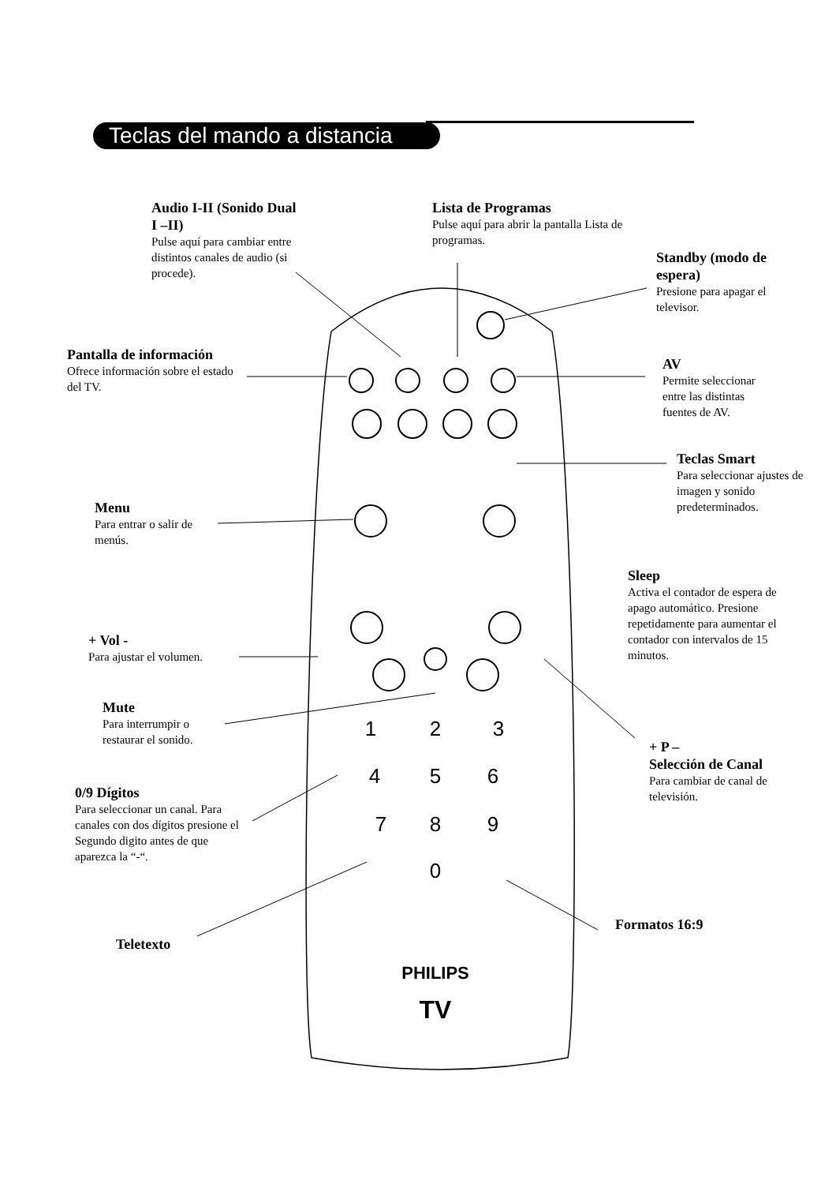Teclas del mando a distancia
1
2
3
4
5
6
7
8
9
0
PHILIPS
TV
Audio I-II (Sonido Dual I –II)
Pulse aquí para cambiar entre distintos canales de audio (si procede).
Lista de Programas
Pulse aquí para abrir la pantalla Lista de programas.
Standby (modo de espera)
Presione para apagar el televisor.
Pantalla de información
Ofrece información sobre el estado del TV.
AV
Permite seleccionar entre las distintas fuentes de AV.
Teclas Smart
Para seleccionar ajustes de imagen y sonido predeterminados.
Menu
Para entrar o salir de menús.
Sleep
Activa el contador de espera de apago automático. Presione repetidamente para aumentar el contador con intervalos de 15 minutos.
+ Vol -
Para ajustar el volumen.
Mute
Para interrumpir o restaurar el sonido.
+ P –
Selección de Canal
Para cambiar de canal de televisión.
0/9 Dígitos
Para seleccionar un canal. Para canales con dos dígitos presione el Segundo digito antes de que aparezca la “-“.
Formatos 16:9
Teletexto